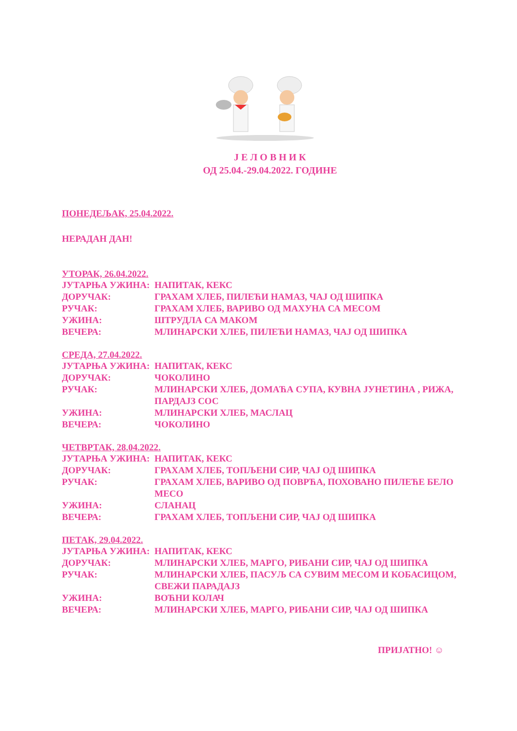Ј Е Л О В Н И К
ОД 25.04.-29.04.2022. ГОДИНЕ
ПОНЕДЕЉАК, 25.04.2022.
НЕРАДАН ДАН!
УТОРАК, 26.04.2022.
ЈУТАРЊА УЖИНА: НАПИТАК, КЕКС
ДОРУЧАК: ГРАХАМ ХЛЕБ, ПИЛЕЋИ НАМАЗ, ЧАЈ ОД ШИПКА
РУЧАК: ГРАХАМ ХЛЕБ, ВАРИВО ОД МАХУНА СА МЕСОМ
УЖИНА: ШТРУДЛА СА МАКОМ
ВЕЧЕРА: МЛИНАРСКИ ХЛЕБ, ПИЛЕЋИ НАМАЗ, ЧАЈ ОД ШИПКА
СРЕДА, 27.04.2022.
ЈУТАРЊА УЖИНА: НАПИТАК, КЕКС
ДОРУЧАК: ЧОКОЛИНО
РУЧАК: МЛИНАРСКИ ХЛЕБ, ДОМАЋА СУПА, КУВНА ЈУНЕТИНА , РИЖА, ПАРДАЈЗ СОС
УЖИНА: МЛИНАРСКИ ХЛЕБ, МАСЛАЦ
ВЕЧЕРА: ЧОКОЛИНО
ЧЕТВРТАК, 28.04.2022.
ЈУТАРЊА УЖИНА: НАПИТАК, КЕКС
ДОРУЧАК: ГРАХАМ ХЛЕБ, ТОПЉЕНИ СИР, ЧАЈ ОД ШИПКА
РУЧАК: ГРАХАМ ХЛЕБ, ВАРИВО ОД ПОВРЋА, ПОХОВАНО ПИЛЕЋЕ БЕЛО МЕСО
УЖИНА: СЛАНАЦ
ВЕЧЕРА: ГРАХАМ ХЛЕБ, ТОПЉЕНИ СИР, ЧАЈ ОД ШИПКА
ПЕТАК, 29.04.2022.
ЈУТАРЊА УЖИНА: НАПИТАК, КЕКС
ДОРУЧАК: МЛИНАРСКИ ХЛЕБ, МАРГО, РИБАНИ СИР, ЧАЈ ОД ШИПКА
РУЧАК: МЛИНАРСКИ ХЛЕБ, ПАСУЉ СА СУВИМ МЕСОМ И КОБАСИЦОМ, СВЕЖИ ПАРАДАЈЗ
УЖИНА: ВОЋНИ КОЛАЧ
ВЕЧЕРА: МЛИНАРСКИ ХЛЕБ, МАРГО, РИБАНИ СИР, ЧАЈ ОД ШИПКА
ПРИЈАТНО! ☺